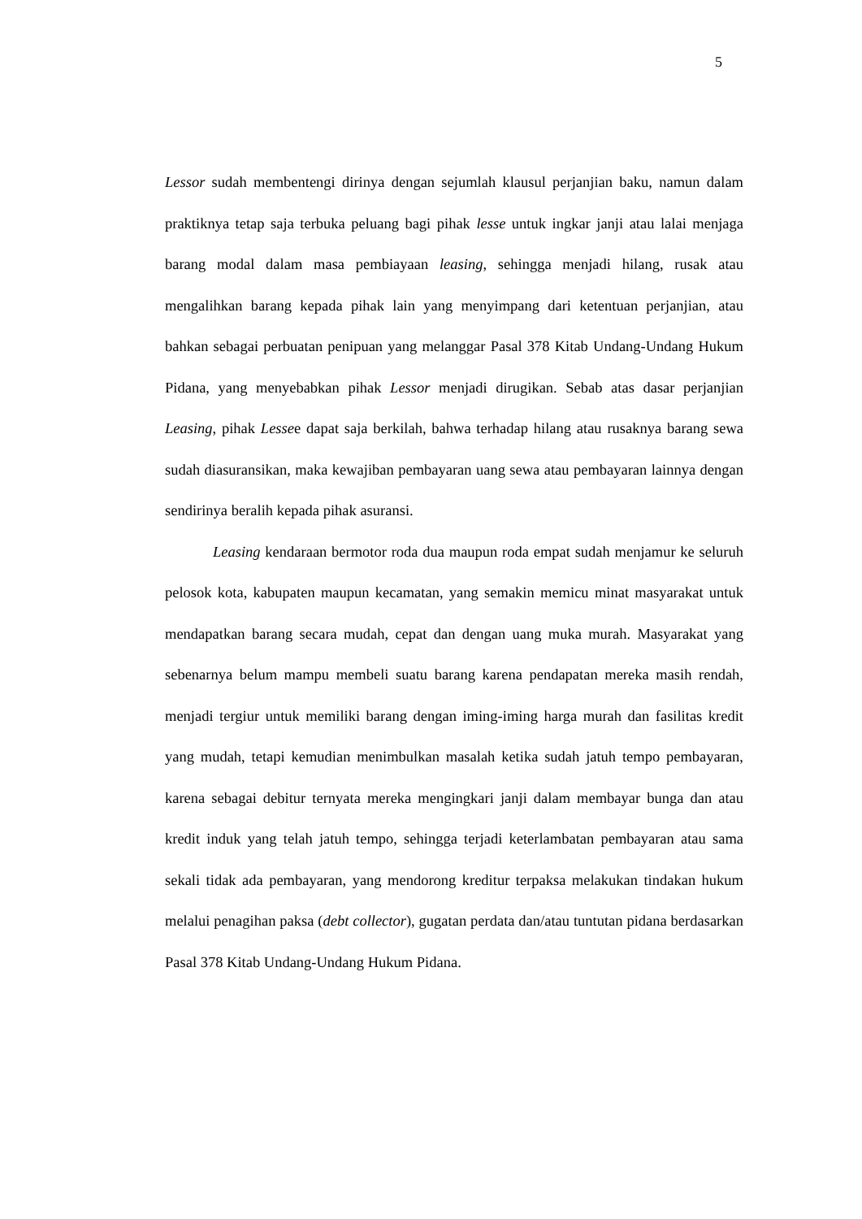5
Lessor sudah membentengi dirinya dengan sejumlah klausul perjanjian baku, namun dalam praktiknya tetap saja terbuka peluang bagi pihak lesse untuk ingkar janji atau lalai menjaga barang modal dalam masa pembiayaan leasing, sehingga menjadi hilang, rusak atau mengalihkan barang kepada pihak lain yang menyimpang dari ketentuan perjanjian, atau bahkan sebagai perbuatan penipuan yang melanggar Pasal 378 Kitab Undang-Undang Hukum Pidana, yang menyebabkan pihak Lessor menjadi dirugikan. Sebab atas dasar perjanjian Leasing, pihak Lessee dapat saja berkilah, bahwa terhadap hilang atau rusaknya barang sewa sudah diasuransikan, maka kewajiban pembayaran uang sewa atau pembayaran lainnya dengan sendirinya beralih kepada pihak asuransi.
Leasing kendaraan bermotor roda dua maupun roda empat sudah menjamur ke seluruh pelosok kota, kabupaten maupun kecamatan, yang semakin memicu minat masyarakat untuk mendapatkan barang secara mudah, cepat dan dengan uang muka murah. Masyarakat yang sebenarnya belum mampu membeli suatu barang karena pendapatan mereka masih rendah, menjadi tergiur untuk memiliki barang dengan iming-iming harga murah dan fasilitas kredit yang mudah, tetapi kemudian menimbulkan masalah ketika sudah jatuh tempo pembayaran, karena sebagai debitur ternyata mereka mengingkari janji dalam membayar bunga dan atau kredit induk yang telah jatuh tempo, sehingga terjadi keterlambatan pembayaran atau sama sekali tidak ada pembayaran, yang mendorong kreditur terpaksa melakukan tindakan hukum melalui penagihan paksa (debt collector), gugatan perdata dan/atau tuntutan pidana berdasarkan Pasal 378 Kitab Undang-Undang Hukum Pidana.